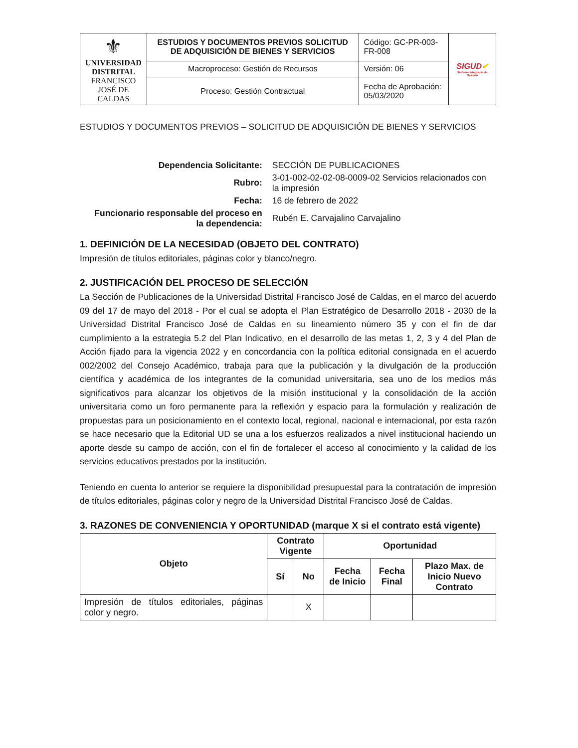| ⚜ UNIVERSIDAD DISTRITAL FRANCISCO JOSÉ DE CALDAS | ESTUDIOS Y DOCUMENTOS PREVIOS SOLICITUD DE ADQUISICIÓN DE BIENES Y SERVICIOS | Código: GC-PR-003-FR-008 | SIGUD ✔ Sistema Integrado de Gestión |
| | Macroproceso: Gestión de Recursos | Versión: 06 | |
| | Proceso: Gestión Contractual | Fecha de Aprobación: 05/03/2020 | |
ESTUDIOS Y DOCUMENTOS PREVIOS – SOLICITUD DE ADQUISICIÓN DE BIENES Y SERVICIOS
| Dependencia Solicitante: | SECCIÓN DE PUBLICACIONES |
| Rubro: | 3-01-002-02-02-08-0009-02 Servicios relacionados con la impresión |
| Fecha: | 16 de febrero de 2022 |
| Funcionario responsable del proceso en la dependencia: | Rubén E. Carvajalino Carvajalino |
1. DEFINICIÓN DE LA NECESIDAD (OBJETO DEL CONTRATO)
Impresión de títulos editoriales, páginas color y blanco/negro.
2. JUSTIFICACIÓN DEL PROCESO DE SELECCIÓN
La Sección de Publicaciones de la Universidad Distrital Francisco José de Caldas, en el marco del acuerdo 09 del 17 de mayo del 2018 - Por el cual se adopta el Plan Estratégico de Desarrollo 2018 - 2030 de la Universidad Distrital Francisco José de Caldas en su lineamiento número 35 y con el fin de dar cumplimiento a la estrategia 5.2 del Plan Indicativo, en el desarrollo de las metas 1, 2, 3 y 4 del Plan de Acción fijado para la vigencia 2022 y en concordancia con la política editorial consignada en el acuerdo 002/2002 del Consejo Académico, trabaja para que la publicación y la divulgación de la producción científica y académica de los integrantes de la comunidad universitaria, sea uno de los medios más significativos para alcanzar los objetivos de la misión institucional y la consolidación de la acción universitaria como un foro permanente para la reflexión y espacio para la formulación y realización de propuestas para un posicionamiento en el contexto local, regional, nacional e internacional, por esta razón se hace necesario que la Editorial UD se una a los esfuerzos realizados a nivel institucional haciendo un aporte desde su campo de acción, con el fin de fortalecer el acceso al conocimiento y la calidad de los servicios educativos prestados por la institución.
Teniendo en cuenta lo anterior se requiere la disponibilidad presupuestal para la contratación de impresión de títulos editoriales, páginas color y negro de la Universidad Distrital Francisco José de Caldas.
3. RAZONES DE CONVENIENCIA Y OPORTUNIDAD (marque X si el contrato está vigente)
| Objeto | Contrato Vigente | | Oportunidad | | |
| --- | --- | --- | --- | --- | --- |
| | Sí | No | Fecha de Inicio | Fecha Final | Plazo Max. de Inicio Nuevo Contrato |
| Impresión de títulos editoriales, páginas color y negro. | | X | | | |